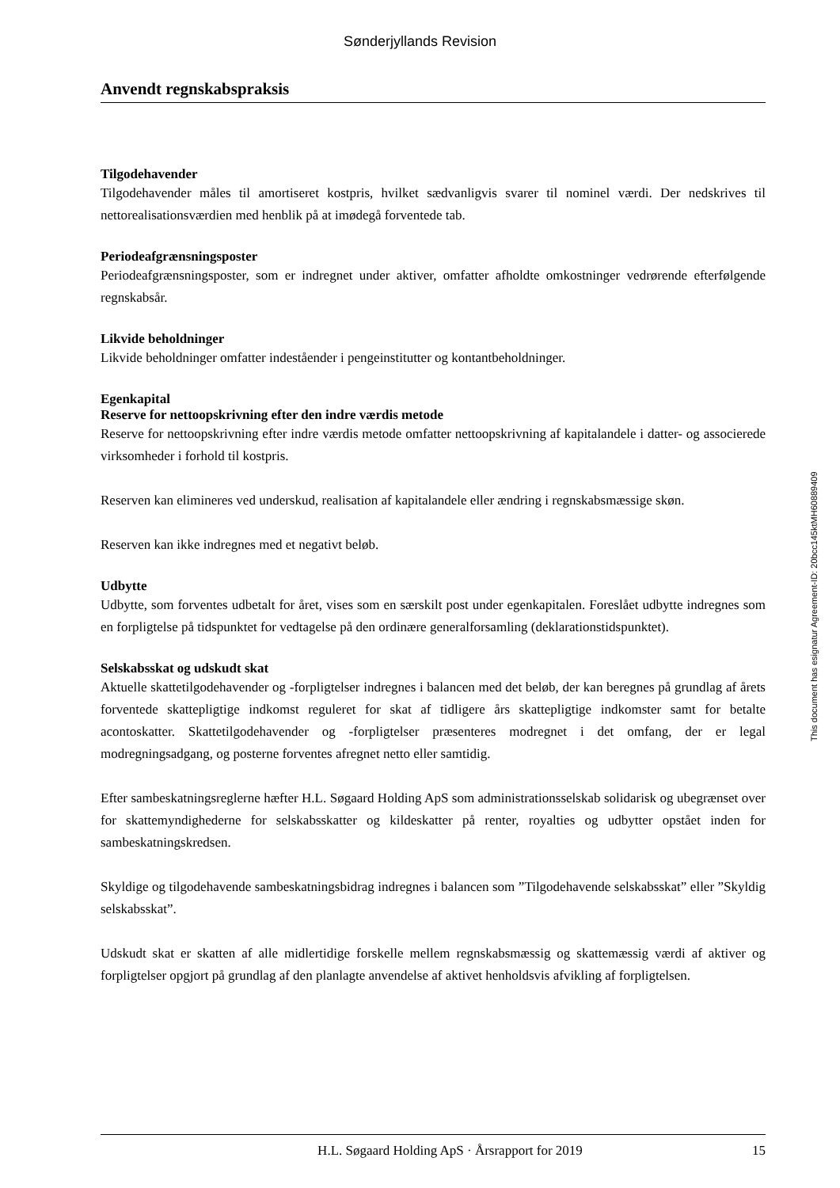Sønderjyllands Revision
Anvendt regnskabspraksis
Tilgodehavender
Tilgodehavender måles til amortiseret kostpris, hvilket sædvanligvis svarer til nominel værdi. Der nedskrives til nettorealisationsværdien med henblik på at imødegå forventede tab.
Periodeafgrænsningsposter
Periodeafgrænsningsposter, som er indregnet under aktiver, omfatter afholdte omkostninger vedrørende efterfølgende regnskabsår.
Likvide beholdninger
Likvide beholdninger omfatter indeståender i pengeinstitutter og kontantbeholdninger.
Egenkapital
Reserve for nettoopskrivning efter den indre værdis metode
Reserve for nettoopskrivning efter indre værdis metode omfatter nettoopskrivning af kapitalandele i datter- og associerede virksomheder i forhold til kostpris.
Reserven kan elimineres ved underskud, realisation af kapitalandele eller ændring i regnskabsmæssige skøn.
Reserven kan ikke indregnes med et negativt beløb.
Udbytte
Udbytte, som forventes udbetalt for året, vises som en særskilt post under egenkapitalen. Foreslået udbytte indregnes som en forpligtelse på tidspunktet for vedtagelse på den ordinære generalforsamling (deklarationstidspunktet).
Selskabsskat og udskudt skat
Aktuelle skattetilgodehavender og -forpligtelser indregnes i balancen med det beløb, der kan beregnes på grundlag af årets forventede skattepligtige indkomst reguleret for skat af tidligere års skattepligtige indkomster samt for betalte acontoskatter. Skattetilgodehavender og -forpligtelser præsenteres modregnet i det omfang, der er legal modregningsadgang, og posterne forventes afregnet netto eller samtidig.
Efter sambeskatningsreglerne hæfter H.L. Søgaard Holding ApS som administrationsselskab solidarisk og ubegrænset over for skattemyndighederne for selskabsskatter og kildeskatter på renter, royalties og udbytter opstået inden for sambeskatningskredsen.
Skyldige og tilgodehavende sambeskatningsbidrag indregnes i balancen som ”Tilgodehavende selskabsskat” eller ”Skyldig selskabsskat”.
Udskudt skat er skatten af alle midlertidige forskelle mellem regnskabsmæssig og skattemæssig værdi af aktiver og forpligtelser opgjort på grundlag af den planlagte anvendelse af aktivet henholdsvis afvikling af forpligtelsen.
This document has esignatur Agreement-ID: 20bcc145ktMH60889409
H.L. Søgaard Holding ApS · Årsrapport for 2019 15